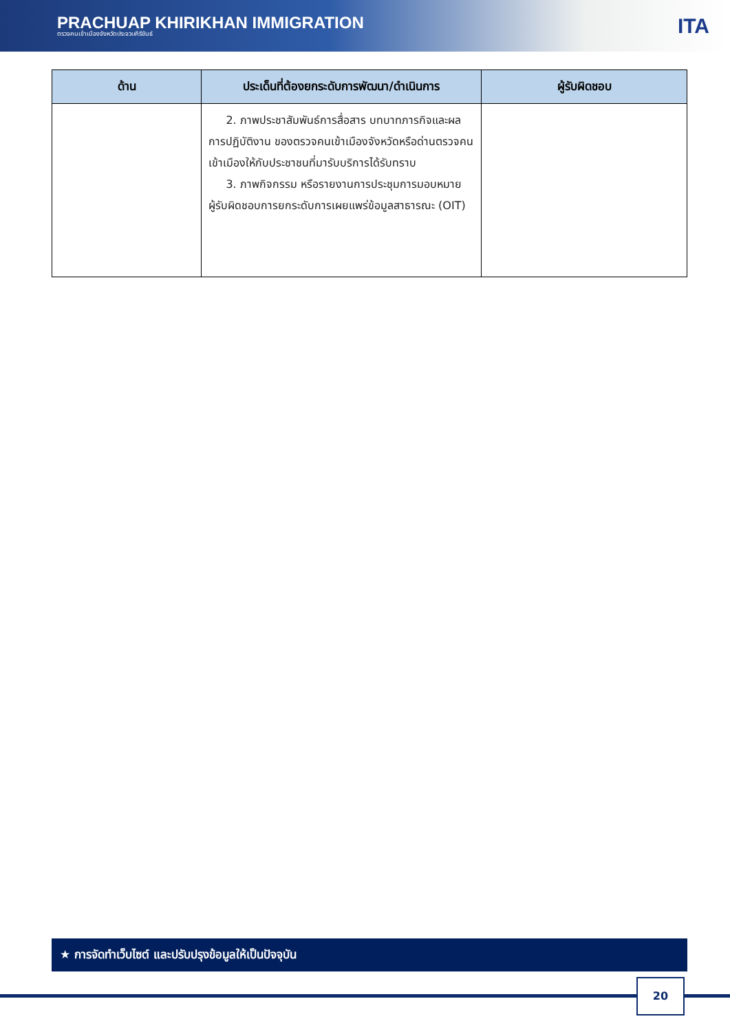PRACHUAP KHIRIKHAN IMMIGRATION
ตรวจคนเข้าเมืองจังหวัดประจวบคีรีขันธ์
ITA
| ด้าน | ประเด็นที่ต้องยกระดับการพัฒนา/ดำเนินการ | ผู้รับผิดชอบ |
| --- | --- | --- |
| | 2. ภาพประชาสัมพันธ์การสื่อสาร บทบาทภารกิจและผลการปฏิบัติงาน ของตรวจคนเข้าเมืองจังหวัดหรือด่านตรวจคนเข้าเมืองให้กับประชาชนที่มารับบริการได้รับทราบ 3. ภาพกิจกรรม หรือรายงานการประชุมการมอบหมายผู้รับผิดชอบการยกระดับการเผยแพร่ข้อมูลสาธารณะ (OIT) | |
★ การจัดทำเว็บไซต์ และปรับปรุงข้อมูลให้เป็นปัจจุบัน
20